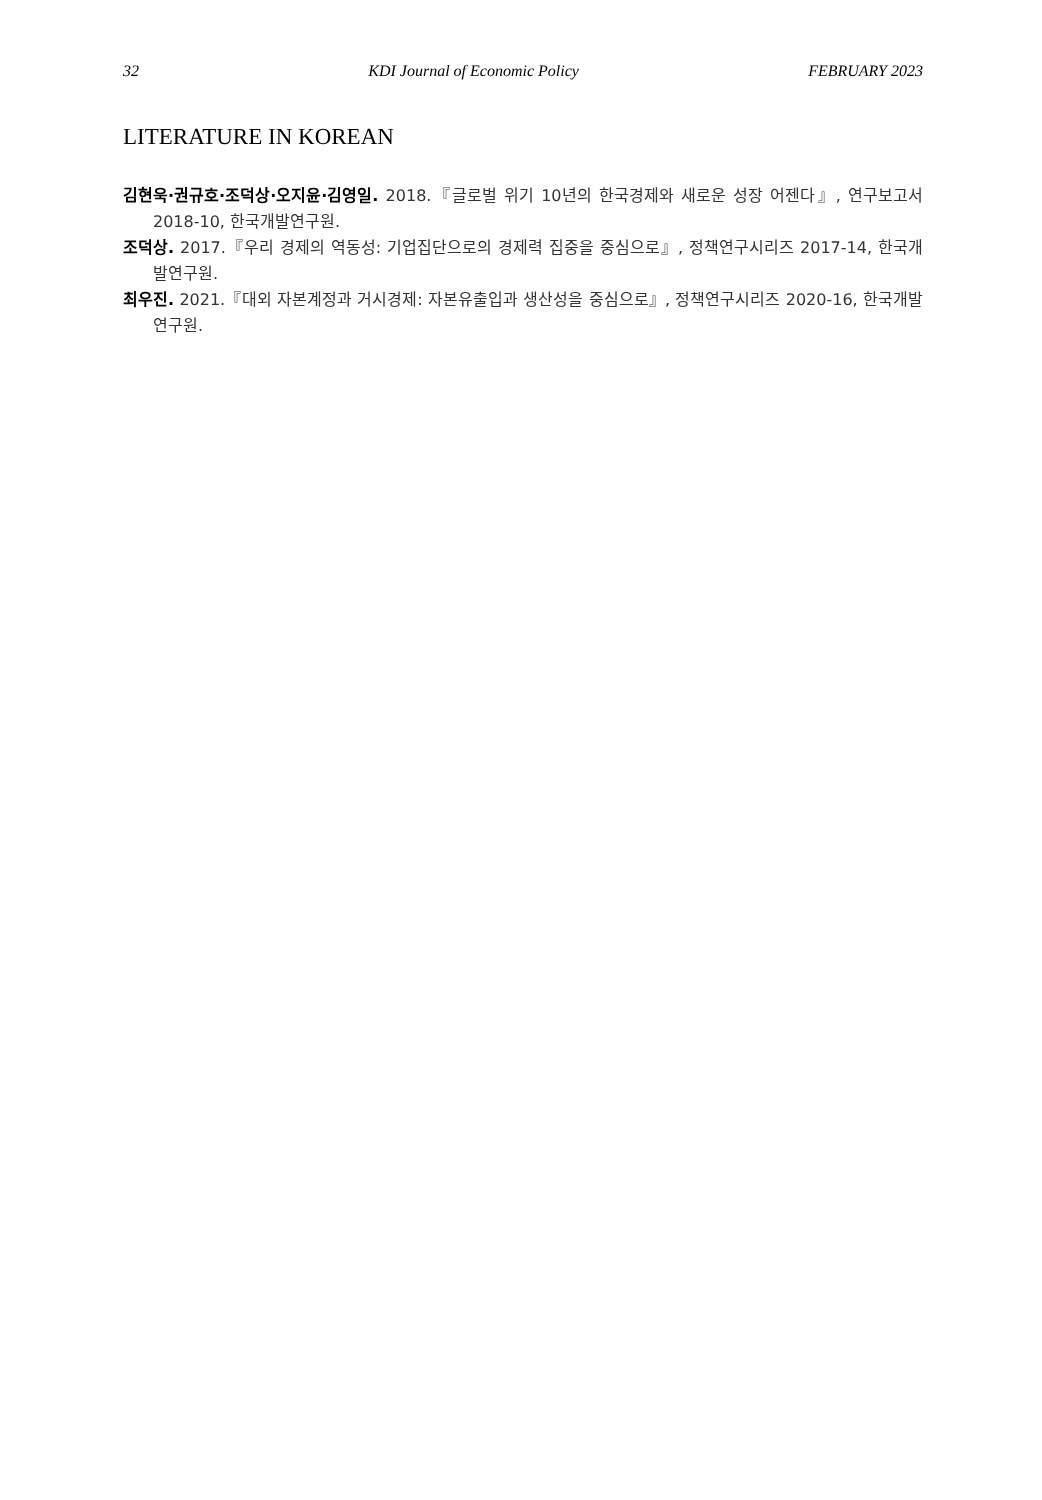32 KDI Journal of Economic Policy FEBRUARY 2023
LITERATURE IN KOREAN
김현욱·권규호·조덕상·오지윤·김영일. 2018.『글로벌 위기 10년의 한국경제와 새로운 성장 어젠다』, 연구보고서 2018-10, 한국개발연구원.
조덕상. 2017.『우리 경제의 역동성: 기업집단으로의 경제력 집중을 중심으로』, 정책연구시리즈 2017-14, 한국개발연구원.
최우진. 2021.『대외 자본계정과 거시경제: 자본유출입과 생산성을 중심으로』, 정책연구시리즈 2020-16, 한국개발연구원.